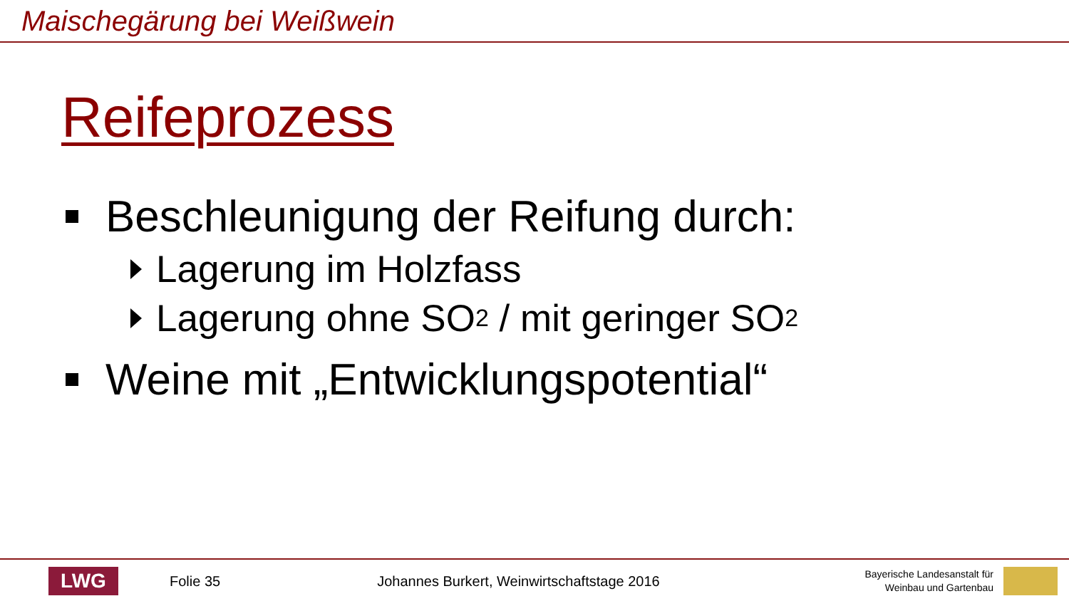Maischegärung bei Weißwein
Reifeprozess
Beschleunigung der Reifung durch:
Lagerung im Holzfass
Lagerung ohne SO<sub>2</sub> / mit geringer SO<sub>2</sub>
Weine mit „Entwicklungspotential“
LWG
Folie 35
Johannes Burkert, Weinwirtschaftstage 2016
Bayerische Landesanstalt für
Weinbau und Gartenbau